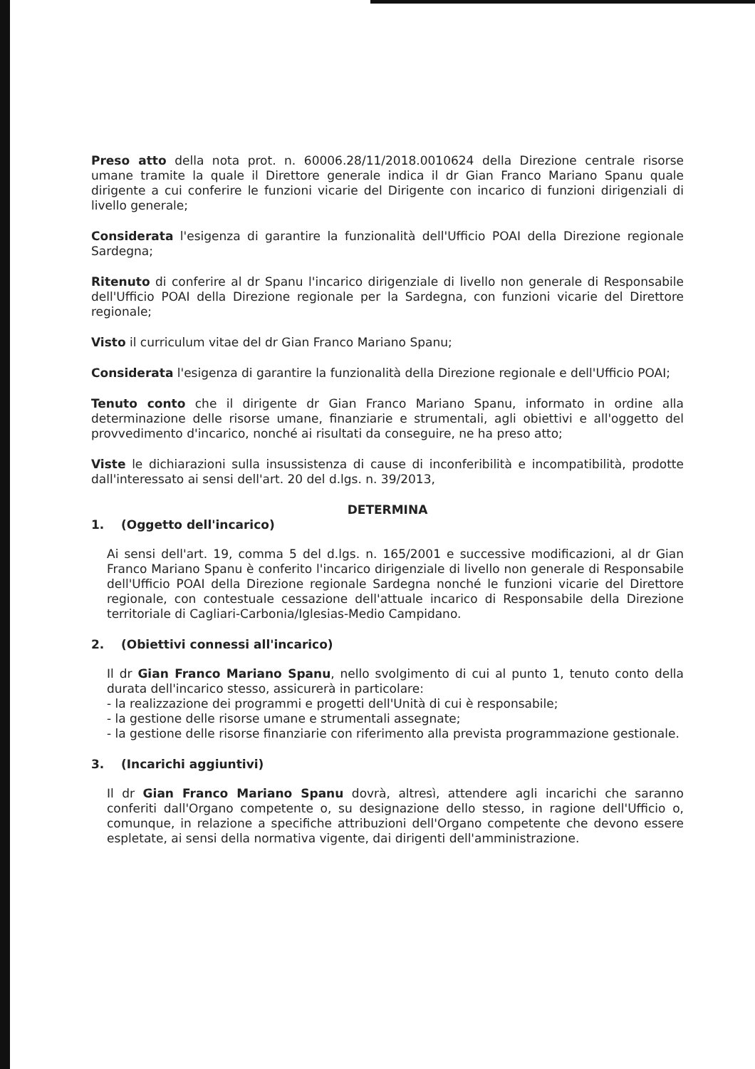Preso atto della nota prot. n. 60006.28/11/2018.0010624 della Direzione centrale risorse umane tramite la quale il Direttore generale indica il dr Gian Franco Mariano Spanu quale dirigente a cui conferire le funzioni vicarie del Dirigente con incarico di funzioni dirigenziali di livello generale;
Considerata l'esigenza di garantire la funzionalità dell'Ufficio POAI della Direzione regionale Sardegna;
Ritenuto di conferire al dr Spanu l'incarico dirigenziale di livello non generale di Responsabile dell'Ufficio POAI della Direzione regionale per la Sardegna, con funzioni vicarie del Direttore regionale;
Visto il curriculum vitae del dr Gian Franco Mariano Spanu;
Considerata l'esigenza di garantire la funzionalità della Direzione regionale e dell'Ufficio POAI;
Tenuto conto che il dirigente dr Gian Franco Mariano Spanu, informato in ordine alla determinazione delle risorse umane, finanziarie e strumentali, agli obiettivi e all'oggetto del provvedimento d'incarico, nonché ai risultati da conseguire, ne ha preso atto;
Viste le dichiarazioni sulla insussistenza di cause di inconferibilità e incompatibilità, prodotte dall'interessato ai sensi dell'art. 20 del d.lgs. n. 39/2013,
DETERMINA
1. (Oggetto dell'incarico)
Ai sensi dell'art. 19, comma 5 del d.lgs. n. 165/2001 e successive modificazioni, al dr Gian Franco Mariano Spanu è conferito l'incarico dirigenziale di livello non generale di Responsabile dell'Ufficio POAI della Direzione regionale Sardegna nonché le funzioni vicarie del Direttore regionale, con contestuale cessazione dell'attuale incarico di Responsabile della Direzione territoriale di Cagliari-Carbonia/Iglesias-Medio Campidano.
2. (Obiettivi connessi all'incarico)
Il dr Gian Franco Mariano Spanu, nello svolgimento di cui al punto 1, tenuto conto della durata dell'incarico stesso, assicurerà in particolare:
- la realizzazione dei programmi e progetti dell'Unità di cui è responsabile;
- la gestione delle risorse umane e strumentali assegnate;
- la gestione delle risorse finanziarie con riferimento alla prevista programmazione gestionale.
3. (Incarichi aggiuntivi)
Il dr Gian Franco Mariano Spanu dovrà, altresì, attendere agli incarichi che saranno conferiti dall'Organo competente o, su designazione dello stesso, in ragione dell'Ufficio o, comunque, in relazione a specifiche attribuzioni dell'Organo competente che devono essere espletate, ai sensi della normativa vigente, dai dirigenti dell'amministrazione.